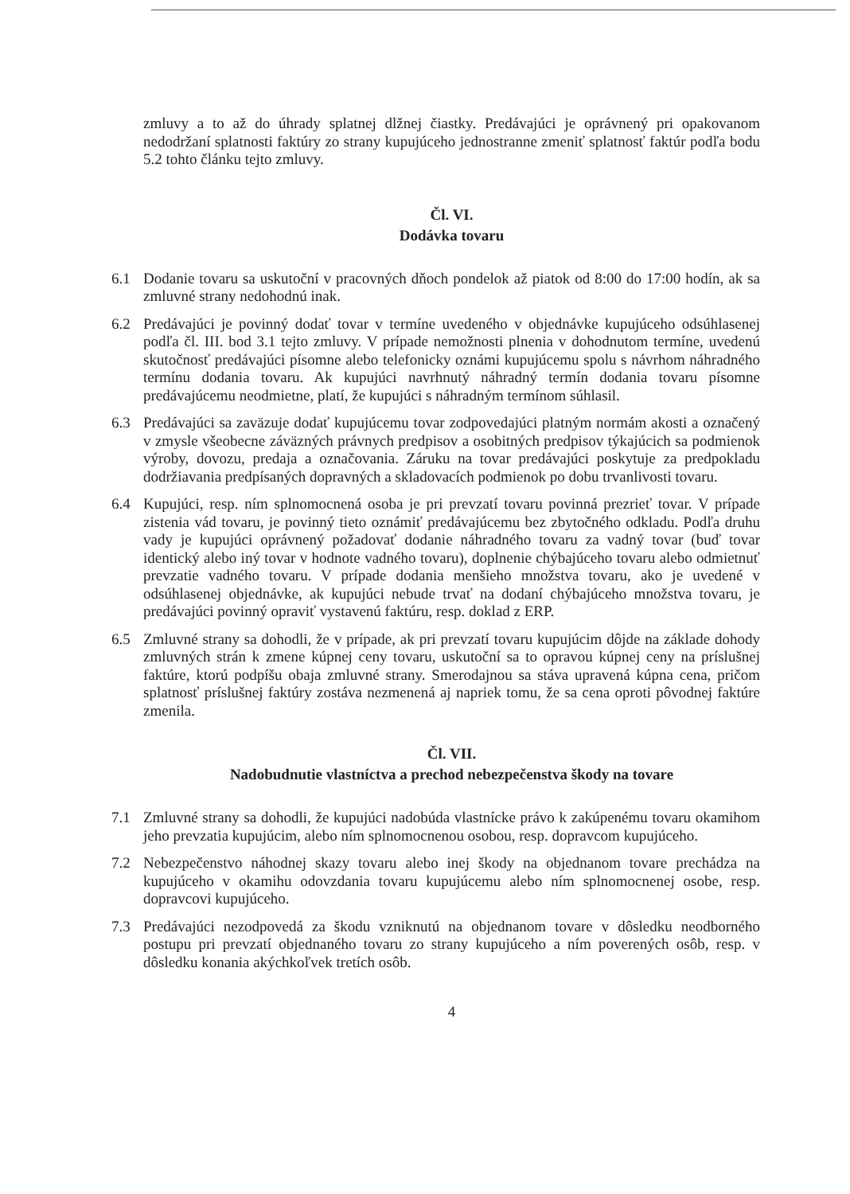zmluvy a to až do úhrady splatnej dlžnej čiastky. Predávajúci je oprávnený pri opakovanom nedodržaní splatnosti faktúry zo strany kupujúceho jednostranne zmeniť splatnosť faktúr podľa bodu 5.2 tohto článku tejto zmluvy.
Čl. VI.
Dodávka tovaru
6.1 Dodanie tovaru sa uskutoční v pracovných dňoch pondelok až piatok od 8:00 do 17:00 hodín, ak sa zmluvné strany nedohodnú inak.
6.2 Predávajúci je povinný dodať tovar v termíne uvedeného v objednávke kupujúceho odsúhlasenej podľa čl. III. bod 3.1 tejto zmluvy. V prípade nemožnosti plnenia v dohodnutom termíne, uvedenú skutočnosť predávajúci písomne alebo telefonicky oznámi kupujúcemu spolu s návrhom náhradného termínu dodania tovaru. Ak kupujúci navrhnutý náhradný termín dodania tovaru písomne predávajúcemu neodmietne, platí, že kupujúci s náhradným termínom súhlasil.
6.3 Predávajúci sa zaväzuje dodať kupujúcemu tovar zodpovedajúci platným normám akosti a označený v zmysle všeobecne záväzných právnych predpisov a osobitných predpisov týkajúcich sa podmienok výroby, dovozu, predaja a označovania. Záruku na tovar predávajúci poskytuje za predpokladu dodržiavania predpísaných dopravných a skladovacích podmienok po dobu trvanlivosti tovaru.
6.4 Kupujúci, resp. ním splnomocnená osoba je pri prevzatí tovaru povinná prezrieť tovar. V prípade zistenia vád tovaru, je povinný tieto oznámiť predávajúcemu bez zbytočného odkladu. Podľa druhu vady je kupujúci oprávnený požadovať dodanie náhradného tovaru za vadný tovar (buď tovar identický alebo iný tovar v hodnote vadného tovaru), doplnenie chýbajúceho tovaru alebo odmietnuť prevzatie vadného tovaru. V prípade dodania menšieho množstva tovaru, ako je uvedené v odsúhlasenej objednávke, ak kupujúci nebude trvať na dodaní chýbajúceho množstva tovaru, je predávajúci povinný opraviť vystavenú faktúru, resp. doklad z ERP.
6.5 Zmluvné strany sa dohodli, že v prípade, ak pri prevzatí tovaru kupujúcim dôjde na základe dohody zmluvných strán k zmene kúpnej ceny tovaru, uskutoční sa to opravou kúpnej ceny na príslušnej faktúre, ktorú podpíšu obaja zmluvné strany. Smerodajnou sa stáva upravená kúpna cena, pričom splatnosť príslušnej faktúry zostáva nezmenená aj napriek tomu, že sa cena oproti pôvodnej faktúre zmenila.
Čl. VII.
Nadobudnutie vlastníctva a prechod nebezpečenstva škody na tovare
7.1 Zmluvné strany sa dohodli, že kupujúci nadobúda vlastnícke právo k zakúpenému tovaru okamihom jeho prevzatia kupujúcim, alebo ním splnomocnenou osobou, resp. dopravcom kupujúceho.
7.2 Nebezpečenstvo náhodnej skazy tovaru alebo inej škody na objednanom tovare prechádza na kupujúceho v okamihu odovzdania tovaru kupujúcemu alebo ním splnomocnenej osobe, resp. dopravcovi kupujúceho.
7.3 Predávajúci nezodpovedá za škodu vzniknutú na objednanom tovare v dôsledku neodborného postupu pri prevzatí objednaného tovaru zo strany kupujúceho a ním poverených osôb, resp. v dôsledku konania akýchkoľvek tretích osôb.
4